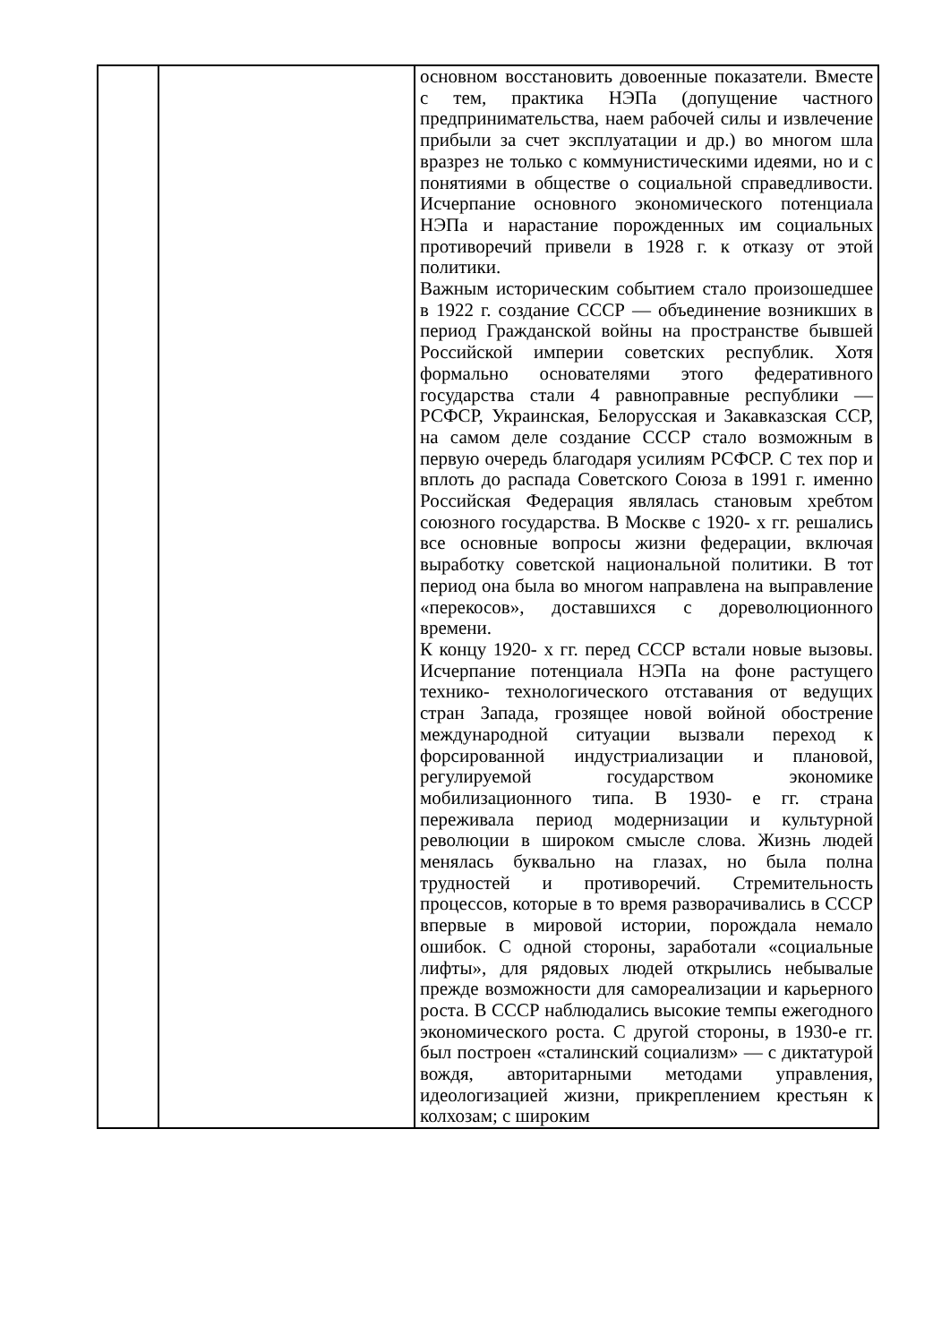| | | основном восстановить довоенные показатели. Вместе с тем, практика НЭПа (допущение частного предпринимательства, наем рабочей силы и извлечение прибыли за счет эксплуатации и др.) во многом шла вразрез не только с коммунистическими идеями, но и с понятиями в обществе о социальной справедливости. Исчерпание основного экономического потенциала НЭПа и нарастание порожденных им социальных противоречий привели в 1928 г. к отказу от этой политики. Важным историческим событием стало произошедшее в 1922 г. создание СССР — объединение возникших в период Гражданской войны на пространстве бывшей Российской империи советских республик. Хотя формально основателями этого федеративного государства стали 4 равноправные республики — РСФСР, Украинская, Белорусская и Закавказская ССР, на самом деле создание СССР стало возможным в первую очередь благодаря усилиям РСФСР. С тех пор и вплоть до распада Советского Союза в 1991 г. именно Российская Федерация являлась становым хребтом союзного государства. В Москве с 1920- х гг. решались все основные вопросы жизни федерации, включая выработку советской национальной политики. В тот период она была во многом направлена на выправление «перекосов», доставшихся с дореволюционного времени. К концу 1920- х гг. перед СССР встали новые вызовы. Исчерпание потенциала НЭПа на фоне растущего технико- технологического отставания от ведущих стран Запада, грозящее новой войной обострение международной ситуации вызвали переход к форсированной индустриализации и плановой, регулируемой государством экономике мобилизационного типа. В 1930- е гг. страна переживала период модернизации и культурной революции в широком смысле слова. Жизнь людей менялась буквально на глазах, но была полна трудностей и противоречий. Стремительность процессов, которые в то время разворачивались в СССР впервые в мировой истории, порождала немало ошибок. С одной стороны, заработали «социальные лифты», для рядовых людей открылись небывалые прежде возможности для самореализации и карьерного роста. В СССР наблюдались высокие темпы ежегодного экономического роста. С другой стороны, в 1930-е гг. был построен «сталинский социализм» — с диктатурой вождя, авторитарными методами управления, идеологизацией жизни, прикреплением крестьян к колхозам; с широким |